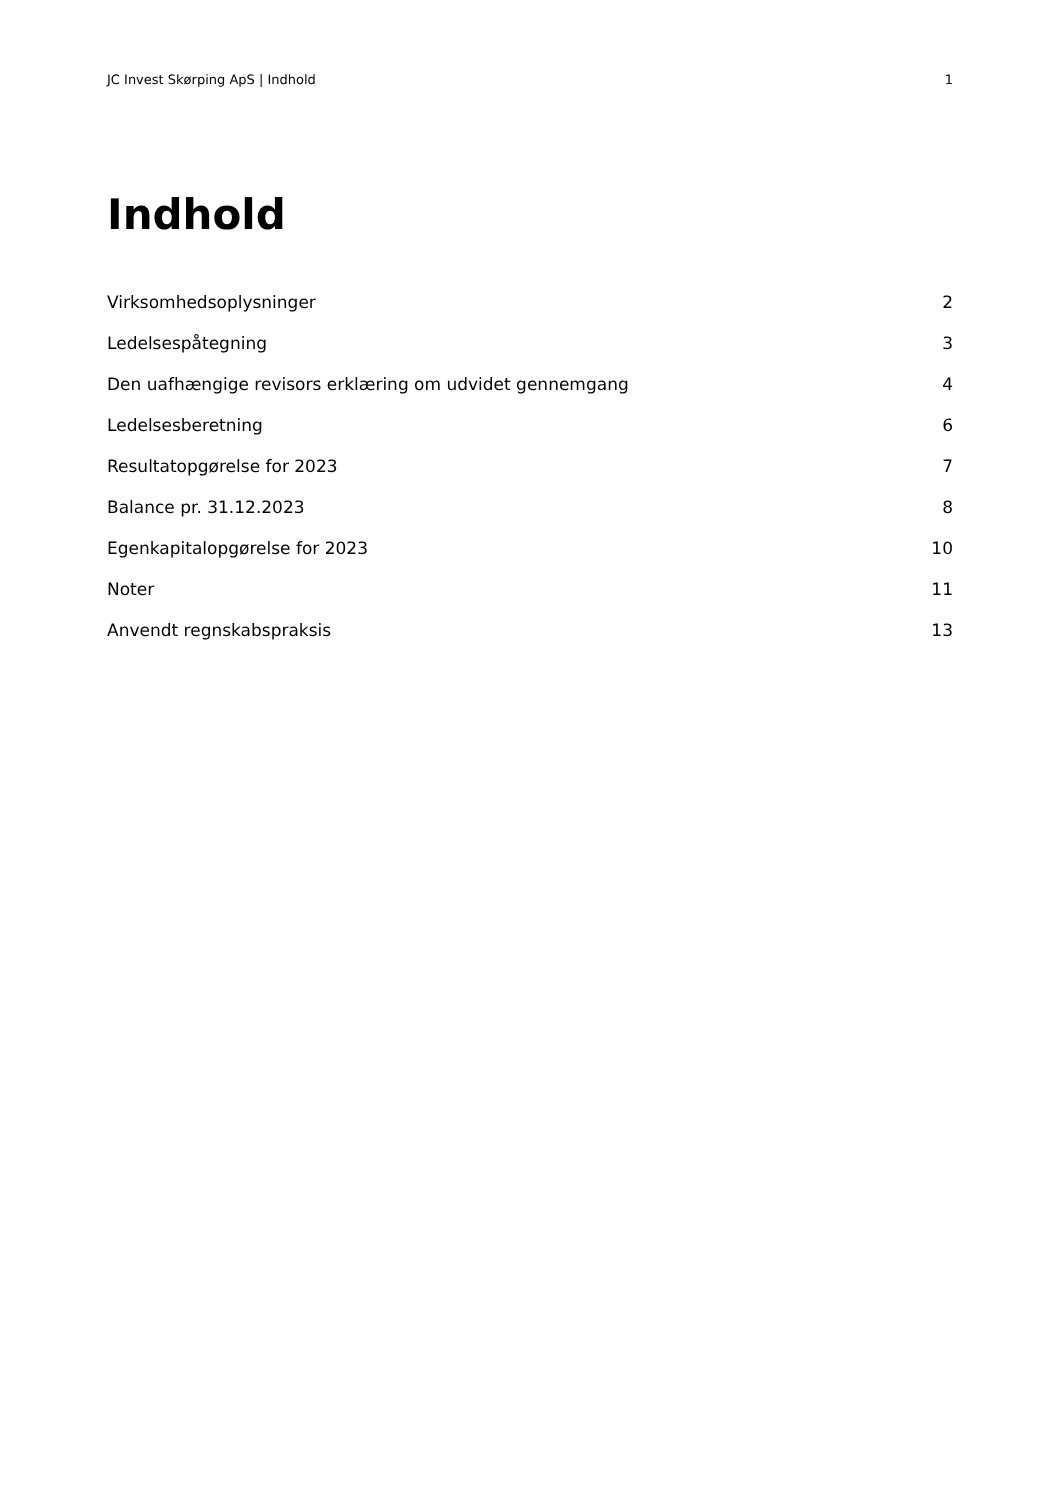JC Invest Skørping ApS | Indhold 1
Indhold
Virksomhedsoplysninger 2
Ledelsespåtegning 3
Den uafhængige revisors erklæring om udvidet gennemgang 4
Ledelsesberetning 6
Resultatopgørelse for 2023 7
Balance pr. 31.12.2023 8
Egenkapitalopgørelse for 2023 10
Noter 11
Anvendt regnskabspraksis 13